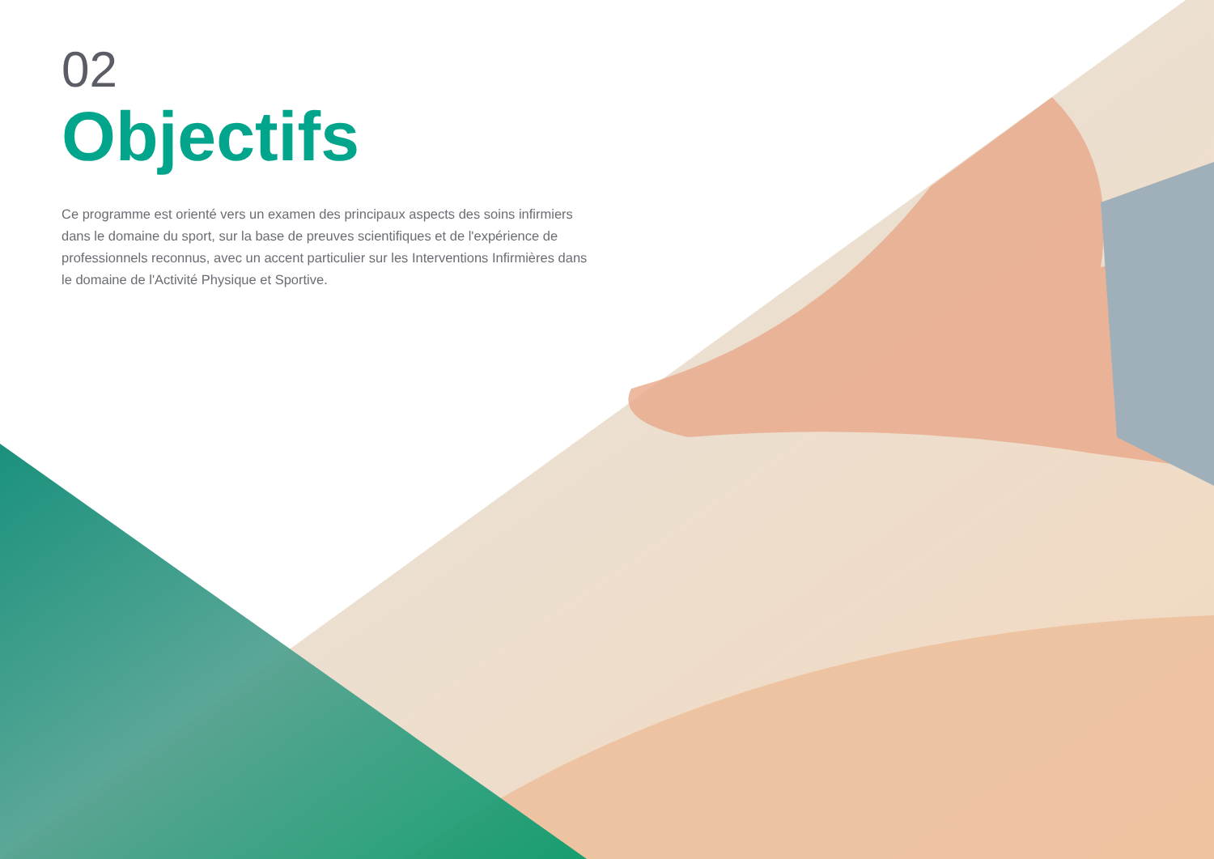02
Objectifs
Ce programme est orienté vers un examen des principaux aspects des soins infirmiers dans le domaine du sport, sur la base de preuves scientifiques et de l'expérience de professionnels reconnus, avec un accent particulier sur les Interventions Infirmières dans le domaine de l'Activité Physique et Sportive.